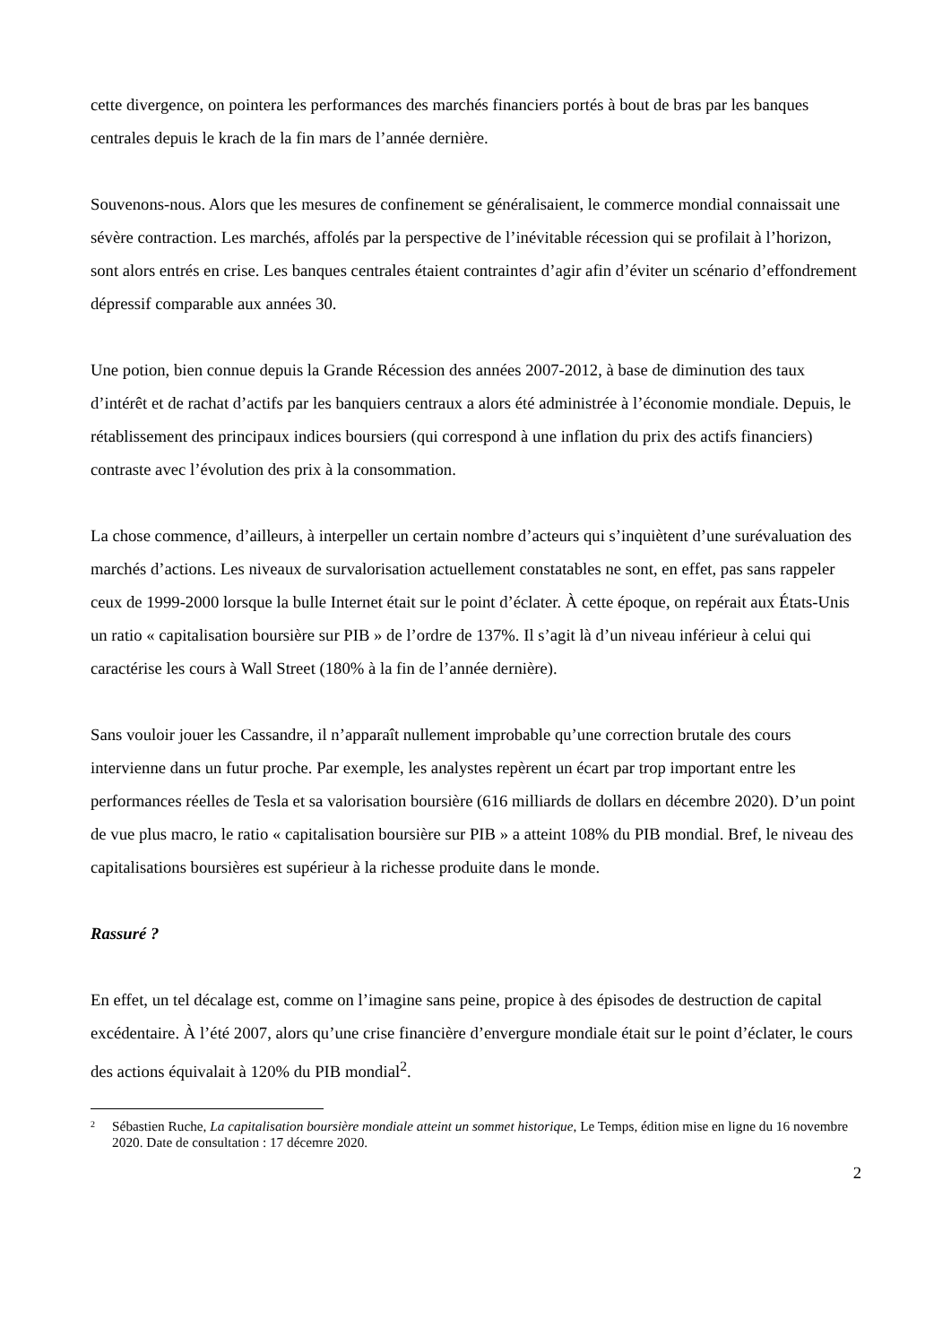cette divergence, on pointera les performances des marchés financiers portés à bout de bras par les banques centrales depuis le krach de la fin mars de l’année dernière.
Souvenons-nous. Alors que les mesures de confinement se généralisaient, le commerce mondial connaissait une sévère contraction. Les marchés, affolés par la perspective de l’inévitable récession qui se profilait à l’horizon, sont alors entrés en crise. Les banques centrales étaient contraintes d’agir afin d’éviter un scénario d’effondrement dépressif comparable aux années 30.
Une potion, bien connue depuis la Grande Récession des années 2007-2012, à base de diminution des taux d’intérêt et de rachat d’actifs par les banquiers centraux a alors été administrée à l’économie mondiale. Depuis, le rétablissement des principaux indices boursiers (qui correspond à une inflation du prix des actifs financiers) contraste avec l’évolution des prix à la consommation.
La chose commence, d’ailleurs, à interpeller un certain nombre d’acteurs qui s’inquiètent d’une surévaluation des marchés d’actions. Les niveaux de survalorisation actuellement constatables ne sont, en effet, pas sans rappeler ceux de 1999-2000 lorsque la bulle Internet était sur le point d’éclater. À cette époque, on repérait aux États-Unis un ratio « capitalisation boursière sur PIB » de l’ordre de 137%. Il s’agit là d’un niveau inférieur à celui qui caractérise les cours à Wall Street (180% à la fin de l’année dernière).
Sans vouloir jouer les Cassandre, il n’apparaît nullement improbable qu’une correction brutale des cours intervienne dans un futur proche. Par exemple, les analystes repèrent un écart par trop important entre les performances réelles de Tesla et sa valorisation boursière (616 milliards de dollars en décembre 2020). D’un point de vue plus macro, le ratio « capitalisation boursière sur PIB » a atteint 108% du PIB mondial. Bref, le niveau des capitalisations boursières est supérieur à la richesse produite dans le monde.
Rassuré ?
En effet, un tel décalage est, comme on l’imagine sans peine, propice à des épisodes de destruction de capital excédentaire. À l’été 2007, alors qu’une crise financière d’envergure mondiale était sur le point d’éclater, le cours des actions équivalait à 120% du PIB mondial<sup>2</sup>.
2 Sébastien Ruche, La capitalisation boursière mondiale atteint un sommet historique, Le Temps, édition mise en ligne du 16 novembre 2020. Date de consultation : 17 décemre 2020.
2